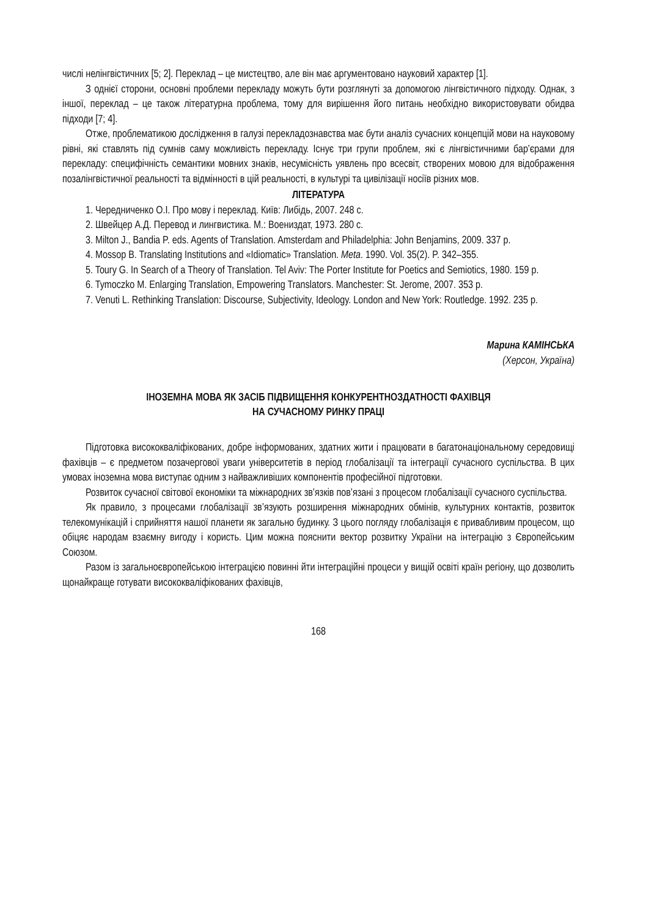числі нелінгвістичних [5; 2]. Переклад – це мистецтво, але він має аргументовано науковий характер [1].
З однієї сторони, основні проблеми перекладу можуть бути розглянуті за допомогою лінгвістичного підходу. Однак, з іншої, переклад – це також літературна проблема, тому для вирішення його питань необхідно використовувати обидва підходи [7; 4].
Отже, проблематикою дослідження в галузі перекладознавства має бути аналіз сучасних концепцій мови на науковому рівні, які ставлять під сумнів саму можливість перекладу. Існує три групи проблем, які є лінгвістичними бар’єрами для перекладу: специфічність семантики мовних знаків, несумісність уявлень про всесвіт, створених мовою для відображення позалінгвістичної реальності та відмінності в цій реальності, в культурі та цивілізації носіїв різних мов.
ЛІТЕРАТУРА
1. Чередниченко О.І. Про мову і переклад. Київ: Либідь, 2007. 248 с.
2. Швейцер А.Д. Перевод и лингвистика. М.: Воениздат, 1973. 280 с.
3. Milton J., Bandia P. eds. Agents of Translation. Amsterdam and Philadelphia: John Benjamins, 2009. 337 p.
4. Mossop B. Translating Institutions and «Idiomatic» Translation. Meta. 1990. Vol. 35(2). P. 342–355.
5. Toury G. In Search of a Theory of Translation. Tel Aviv: The Porter Institute for Poetics and Semiotics, 1980. 159 p.
6. Tymoczko M. Enlarging Translation, Empowering Translators. Manchester: St. Jerome, 2007. 353 p.
7. Venuti L. Rethinking Translation: Discourse, Subjectivity, Ideology. London and New York: Routledge. 1992. 235 p.
Марина КАМІНСЬКА
(Херсон, Україна)
ІНОЗЕМНА МОВА ЯК ЗАСІБ ПІДВИЩЕННЯ КОНКУРЕНТНОЗДАТНОСТІ ФАХІВЦЯ
НА СУЧАСНОМУ РИНКУ ПРАЦІ
Підготовка висококваліфікованих, добре інформованих, здатних жити і працювати в багатонаціональному середовищі фахівців – є предметом позачергової уваги університетів в період глобалізації та інтеграції сучасного суспільства. В цих умовах іноземна мова виступає одним з найважливіших компонентів професійної підготовки.
Розвиток сучасної світової економіки та міжнародних зв’язків пов’язані з процесом глобалізації сучасного суспільства.
Як правило, з процесами глобалізації зв’язують розширення міжнародних обмінів, культурних контактів, розвиток телекомунікацій і сприйняття нашої планети як загально будинку. З цього погляду глобалізація є привабливим процесом, що обіцяє народам взаємну вигоду і користь. Цим можна пояснити вектор розвитку України на інтеграцію з Європейським Союзом.
Разом із загальноєвропейською інтеграцією повинні йти інтеграційні процеси у вищій освіті країн регіону, що дозволить щонайкраще готувати висококваліфікованих фахівців,
168